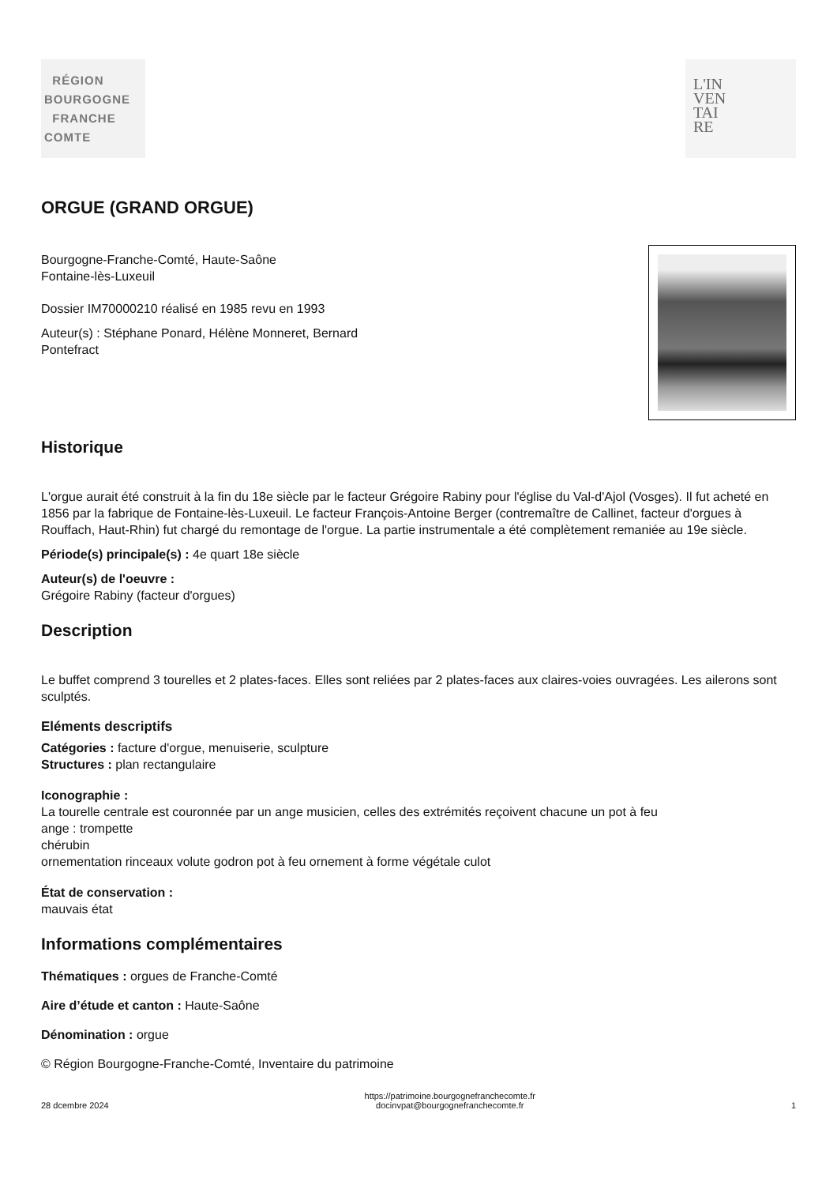RÉGION
BOURGOGNE
FRANCHE
COMTE
L'IN
VEN
TAI
RE
ORGUE (GRAND ORGUE)
Bourgogne-Franche-Comté, Haute-Saône
Fontaine-lès-Luxeuil
Dossier IM70000210 réalisé en 1985 revu en 1993
Auteur(s) : Stéphane Ponard, Hélène Monneret, Bernard
Pontefract
Historique
L'orgue aurait été construit à la fin du 18e siècle par le facteur Grégoire Rabiny pour l'église du Val-d'Ajol (Vosges). Il fut acheté en 1856 par la fabrique de Fontaine-lès-Luxeuil. Le facteur François-Antoine Berger (contremaître de Callinet, facteur d'orgues à Rouffach, Haut-Rhin) fut chargé du remontage de l'orgue. La partie instrumentale a été complètement remaniée au 19e siècle.
Période(s) principale(s) : 4e quart 18e siècle
Auteur(s) de l'oeuvre :
Grégoire Rabiny (facteur d'orgues)
Description
Le buffet comprend 3 tourelles et 2 plates-faces. Elles sont reliées par 2 plates-faces aux claires-voies ouvragées. Les ailerons sont sculptés.
Eléments descriptifs
Catégories : facture d'orgue, menuiserie, sculpture
Structures : plan rectangulaire
Iconographie :
La tourelle centrale est couronnée par un ange musicien, celles des extrémités reçoivent chacune un pot à feu
ange : trompette
chérubin
ornementation rinceaux volute godron pot à feu ornement à forme végétale culot
État de conservation :
mauvais état
Informations complémentaires
Thématiques : orgues de Franche-Comté
Aire d’étude et canton : Haute-Saône
Dénomination : orgue
© Région Bourgogne-Franche-Comté, Inventaire du patrimoine
28 dcembre 2024 https://patrimoine.bourgognefranchecomte.fr
docinvpat@bourgognefranchecomte.fr 1